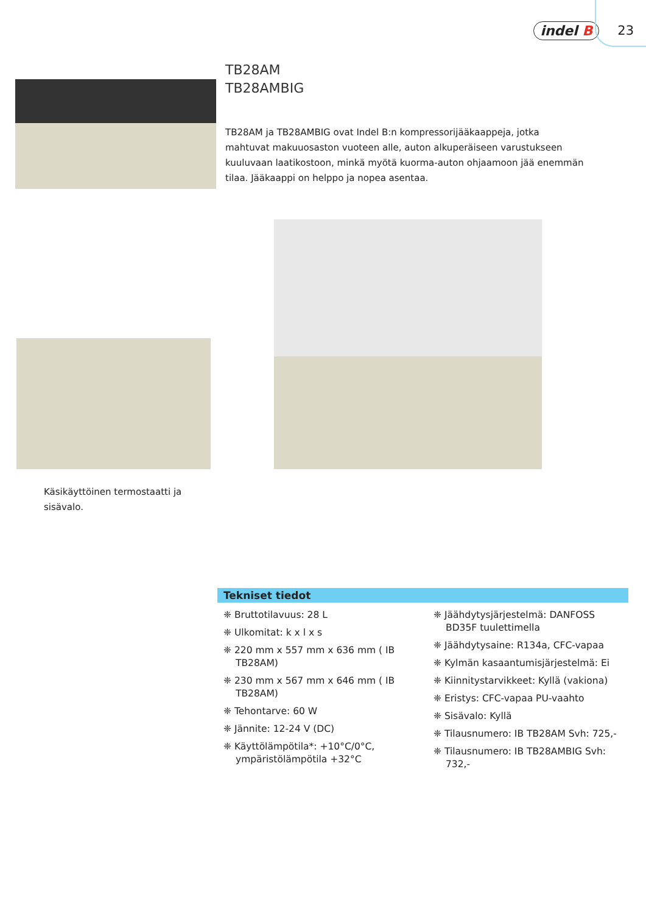indel B 23
TB28AM
TB28AMBIG
TB28AM ja TB28AMBIG ovat Indel B:n kompressorijääkaappeja, jotka mahtuvat makuuosaston vuoteen alle, auton alkuperäiseen varustukseen kuuluvaan laati­kostoon, minkä myötä kuorma-auton ohjaamoon jää enemmän tilaa. Jääkaappi on helppo ja nopea asentaa.
Käsikäyttöinen termostaatti ja
sisävalo.
Tekniset tiedot
❈ Bruttotilavuus: 28 L
❈ Ulkomitat: k x l x s
❈ 220 mm x 557 mm x 636 mm ( IB TB28AM)
❈ 230 mm x 567 mm x 646 mm ( IB TB28AM)
❈ Tehontarve: 60 W
❈ Jännite: 12-24 V (DC)
❈ Käyttölämpötila*: +10°C/0°C, ympäris­tölämpötila +32°C
❈ Jäähdytysjärjestelmä: DANFOSS BD35F tuulettimella
❈ Jäähdytysaine: R134a, CFC-vapaa
❈ Kylmän kasaantumisjärjestelmä: Ei
❈ Kiinnitystarvikkeet: Kyllä (vakiona)
❈ Eristys: CFC-vapaa PU-vaahto
❈ Sisävalo: Kyllä
❈ Tilausnumero: IB TB28AM Svh: 725,-
❈ Tilausnumero: IB TB28AMBIG Svh: 732,-